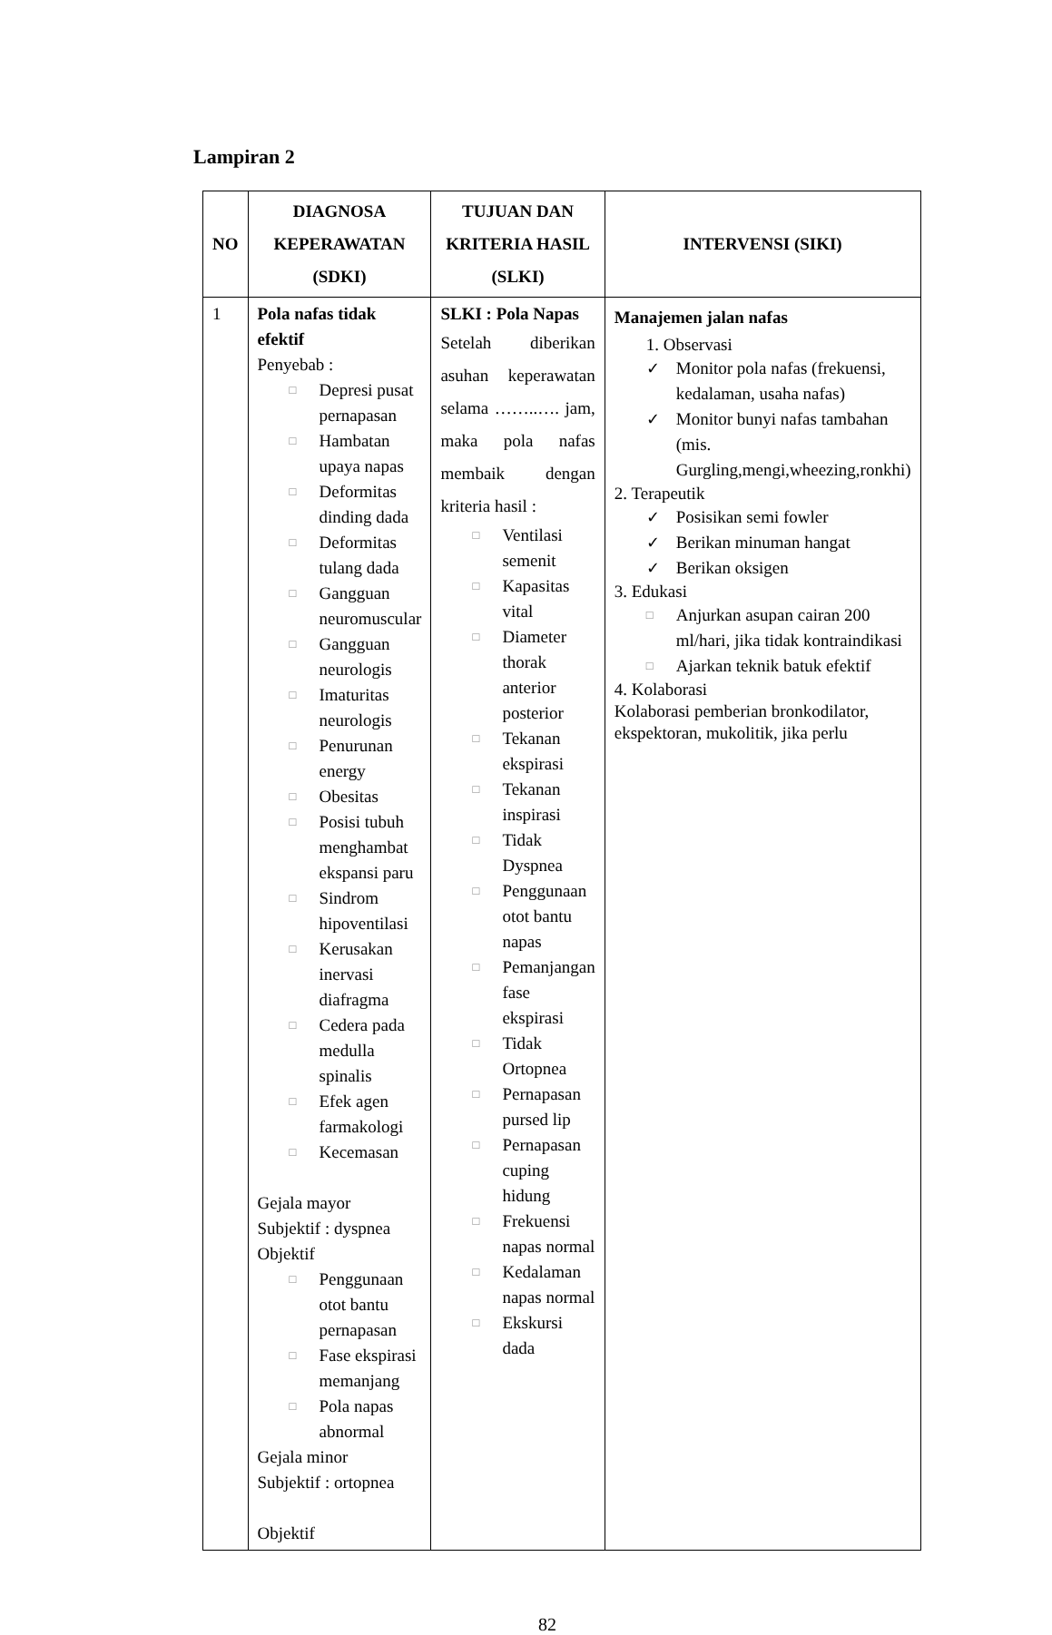Lampiran 2
| NO | DIAGNOSA KEPERAWATAN (SDKI) | TUJUAN DAN KRITERIA HASIL (SLKI) | INTERVENSI (SIKI) |
| --- | --- | --- | --- |
| 1 | Pola nafas tidak efektif Penyebab : □ Depresi pusat pernapasan □ Hambatan upaya napas □ Deformitas dinding dada □ Deformitas tulang dada □ Gangguan neuromuscular □ Gangguan neurologis □ Imaturitas neurologis □ Penurunan energy □ Obesitas □ Posisi tubuh menghambat ekspansi paru □ Sindrom hipoventilasi □ Kerusakan inervasi diafragma □ Cedera pada medulla spinalis □ Efek agen farmakologi □ Kecemasan Gejala mayor Subjektif : dyspnea Objektif □ Penggunaan otot bantu pernapasan □ Fase ekspirasi memanjang □ Pola napas abnormal Gejala minor Subjektif : ortopnea Objektif | SLKI : Pola Napas Setelah diberikan asuhan keperawatan selama ……..…. jam, maka pola nafas membaik dengan kriteria hasil : □ Ventilasi semenit □ Kapasitas vital □ Diameter thorak anterior posterior □ Tekanan ekspirasi □ Tekanan inspirasi □ Tidak Dyspnea □ Penggunaan otot bantu napas □ Pemanjangan fase ekspirasi □ Tidak Ortopnea □ Pernapasan pursed lip □ Pernapasan cuping hidung □ Frekuensi napas normal □ Kedalaman napas normal □ Ekskursi dada | Manajemen jalan nafas 1. Observasi ✓ Monitor pola nafas (frekuensi, kedalaman, usaha nafas) ✓ Monitor bunyi nafas tambahan (mis. Gurgling,mengi,wheezing,ronkhi) 2. Terapeutik ✓ Posisikan semi fowler ✓ Berikan minuman hangat ✓ Berikan oksigen 3. Edukasi □ Anjurkan asupan cairan 200 ml/hari, jika tidak kontraindikasi □ Ajarkan teknik batuk efektif 4. Kolaborasi Kolaborasi pemberian bronkodilator, ekspektoran, mukolitik, jika perlu |
82